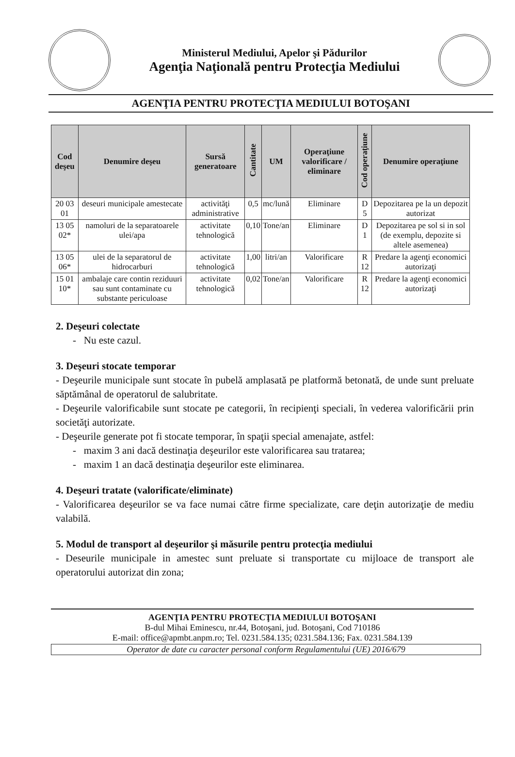Ministerul Mediului, Apelor şi Pădurilor
Agenţia Naţională pentru Protecţia Mediului
AGENŢIA PENTRU PROTECŢIA MEDIULUI BOTOŞANI
| Cod deşeu | Denumire deşeu | Sursă generatoare | Cantitate | UM | Operaţiune valorificare / eliminare | Cod operaţiune | Denumire operaţiune |
| --- | --- | --- | --- | --- | --- | --- | --- |
| 20 03 01 | deseuri municipale amestecate | activităţi administrative | 0,5 | mc/lună | Eliminare | D 5 | Depozitarea pe la un depozit autorizat |
| 13 05 02* | namoluri de la separatoarele ulei/apa | activitate tehnologică | 0,10 | Tone/an | Eliminare | D 1 | Depozitarea pe sol si in sol (de exemplu, depozite si altele asemenea) |
| 13 05 06* | ulei de la separatorul de hidrocarburi | activitate tehnologică | 1,00 | litri/an | Valorificare | R 12 | Predare la agenţi economici autorizaţi |
| 15 01 10* | ambalaje care contin reziduuri sau sunt contaminate cu substante periculoase | activitate tehnologică | 0,02 | Tone/an | Valorificare | R 12 | Predare la agenţi economici autorizaţi |
2. Deşeuri colectate
- Nu este cazul.
3. Deşeuri stocate temporar
- Deşeurile municipale sunt stocate în pubelă amplasată pe platformă betonată, de unde sunt preluate săptămânal de operatorul de salubritate.
- Deşeurile valorificabile sunt stocate pe categorii, în recipienţi speciali, în vederea valorificării prin societăţi autorizate.
- Deşeurile generate pot fi stocate temporar, în spaţii special amenajate, astfel:
- maxim 3 ani dacă destinaţia deşeurilor este valorificarea sau tratarea;
- maxim 1 an dacă destinaţia deşeurilor este eliminarea.
4. Deşeuri tratate (valorificate/eliminate)
- Valorificarea deşeurilor se va face numai către firme specializate, care deţin autorizaţie de mediu valabilă.
5. Modul de transport al deşeurilor şi măsurile pentru protecţia mediului
- Deseurile municipale in amestec sunt preluate si transportate cu mijloace de transport ale operatorului autorizat din zona;
AGENŢIA PENTRU PROTECŢIA MEDIULUI BOTOŞANI
B-dul Mihai Eminescu, nr.44, Botoşani, jud. Botoşani, Cod 710186
E-mail: office@apmbt.anpm.ro; Tel. 0231.584.135; 0231.584.136; Fax. 0231.584.139
Operator de date cu caracter personal conform Regulamentului (UE) 2016/679